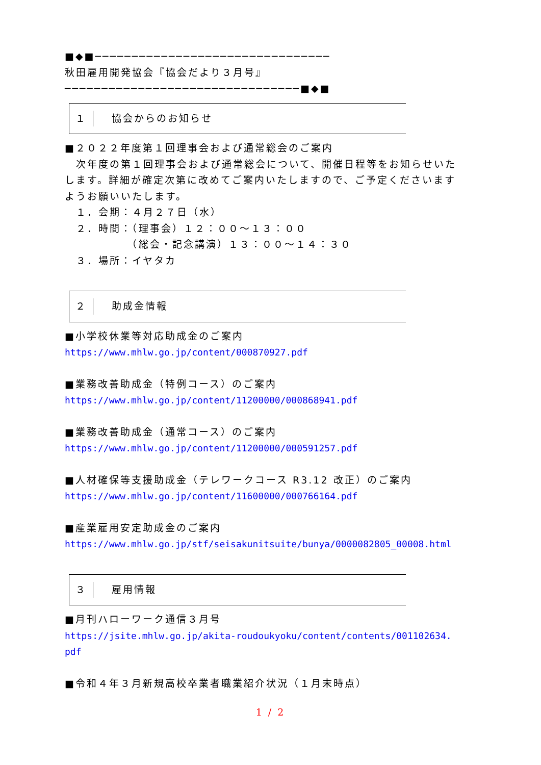■◆■────────────────────────────────
秋田雇用開発協会『協会だより３月号』
────────────────────────────────■◆■
１ 協会からのお知らせ
■２０２２年度第１回理事会および通常総会のご案内
　次年度の第１回理事会および通常総会について、開催日程等をお知らせいた
します。詳細が確定次第に改めてご案内いたしますので、ご予定くださいます
ようお願いいたします。
　１．会期：４月２７日（水）
　２．時間：（理事会）１２：００～１３：００
　　　　　　（総会・記念講演）１３：００～１４：３０
　３．場所：イヤタカ
２ 助成金情報
■小学校休業等対応助成金のご案内
https://www.mhlw.go.jp/content/000870927.pdf
■業務改善助成金（特例コース）のご案内
https://www.mhlw.go.jp/content/11200000/000868941.pdf
■業務改善助成金（通常コース）のご案内
https://www.mhlw.go.jp/content/11200000/000591257.pdf
■人材確保等支援助成金（テレワークコース R3.12 改正）のご案内
https://www.mhlw.go.jp/content/11600000/000766164.pdf
■産業雇用安定助成金のご案内
https://www.mhlw.go.jp/stf/seisakunitsuite/bunya/0000082805_00008.html
３ 雇用情報
■月刊ハローワーク通信３月号
https://jsite.mhlw.go.jp/akita-roudoukyoku/content/contents/001102634.
pdf
■令和４年３月新規高校卒業者職業紹介状況（１月末時点）
1 / 2